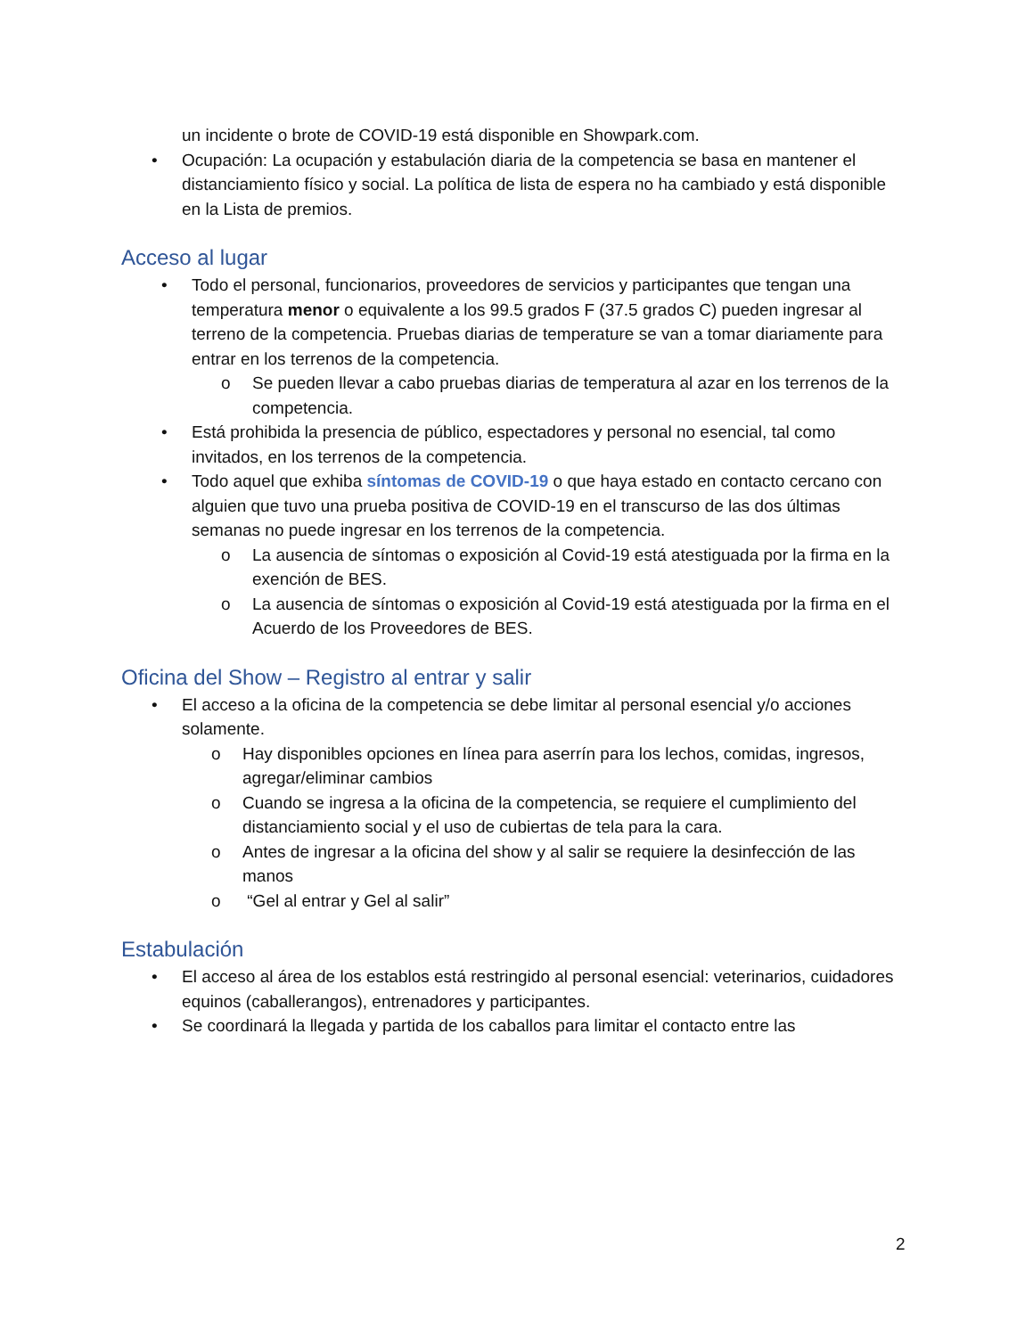un incidente o brote de COVID-19 está disponible en Showpark.com.
• Ocupación: La ocupación y estabulación diaria de la competencia se basa en mantener el distanciamiento físico y social. La política de lista de espera no ha cambiado y está disponible en la Lista de premios.
Acceso al lugar
• Todo el personal, funcionarios, proveedores de servicios y participantes que tengan una temperatura menor o equivalente a los 99.5 grados F (37.5 grados C) pueden ingresar al terreno de la competencia. Pruebas diarias de temperature se van a tomar diariamente para entrar en los terrenos de la competencia.
o Se pueden llevar a cabo pruebas diarias de temperatura al azar en los terrenos de la competencia.
• Está prohibida la presencia de público, espectadores y personal no esencial, tal como invitados, en los terrenos de la competencia.
• Todo aquel que exhiba síntomas de COVID-19 o que haya estado en contacto cercano con alguien que tuvo una prueba positiva de COVID-19 en el transcurso de las dos últimas semanas no puede ingresar en los terrenos de la competencia.
o La ausencia de síntomas o exposición al Covid-19 está atestiguada por la firma en la exención de BES.
o La ausencia de síntomas o exposición al Covid-19 está atestiguada por la firma en el Acuerdo de los Proveedores de BES.
Oficina del Show – Registro al entrar y salir
• El acceso a la oficina de la competencia se debe limitar al personal esencial y/o acciones solamente.
o Hay disponibles opciones en línea para aserrín para los lechos, comidas, ingresos, agregar/eliminar cambios
o Cuando se ingresa a la oficina de la competencia, se requiere el cumplimiento del distanciamiento social y el uso de cubiertas de tela para la cara.
o Antes de ingresar a la oficina del show y al salir se requiere la desinfección de las manos
o “Gel al entrar y Gel al salir”
Estabulación
• El acceso al área de los establos está restringido al personal esencial: veterinarios, cuidadores equinos (caballerangos), entrenadores y participantes.
• Se coordinará la llegada y partida de los caballos para limitar el contacto entre las
2